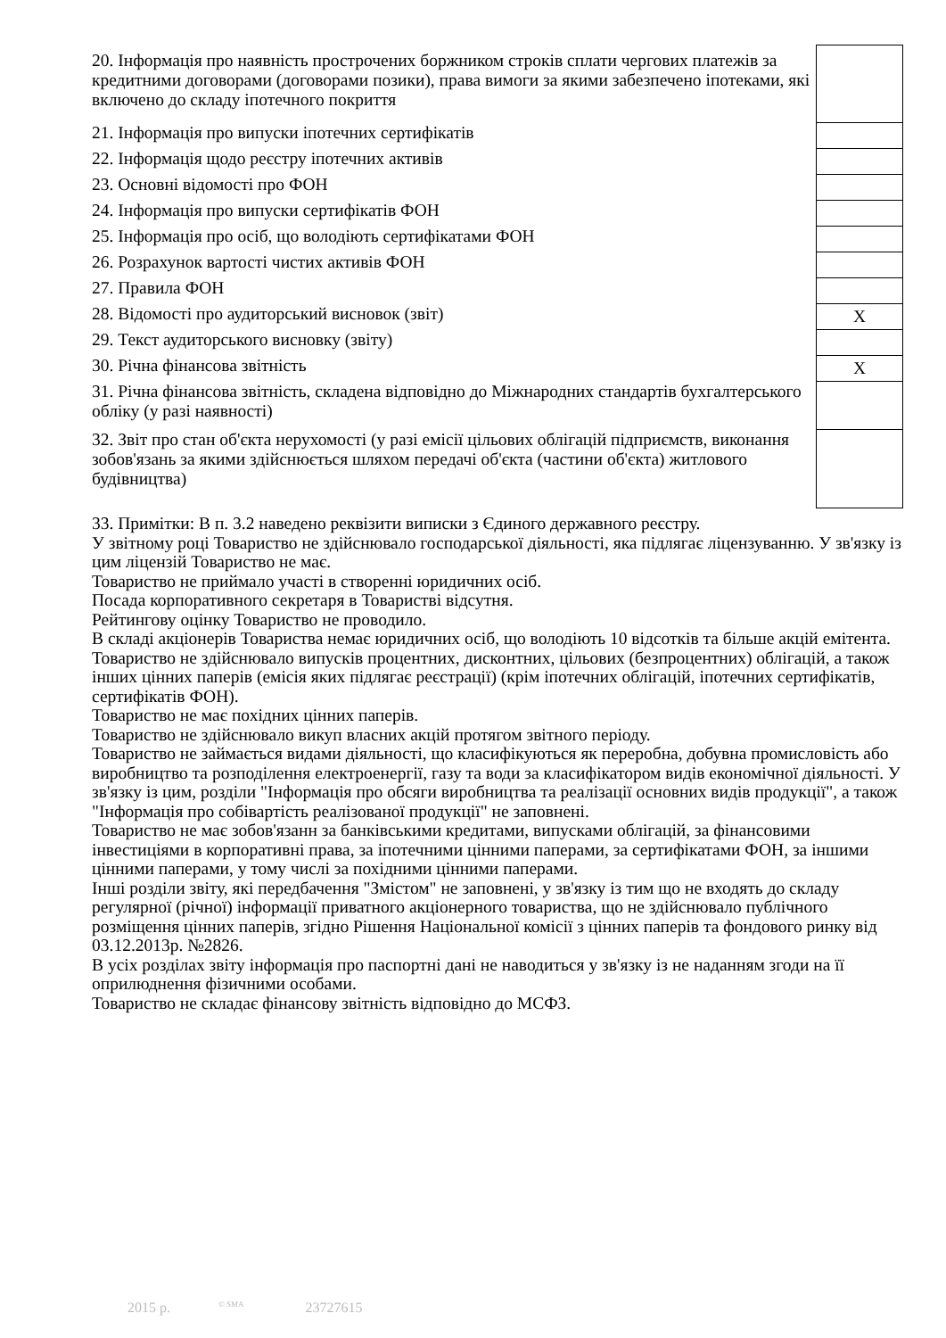| 20. Інформація про наявність прострочених боржником строків сплати чергових платежів за кредитними договорами (договорами позики), права вимоги за якими забезпечено іпотеками, які включено до складу іпотечного покриття | |
| 21. Інформація про випуски іпотечних сертифікатів | |
| 22. Інформація щодо реєстру іпотечних активів | |
| 23. Основні відомості про ФОН | |
| 24. Інформація про випуски сертифікатів ФОН | |
| 25. Інформація про осіб, що володіють сертифікатами ФОН | |
| 26. Розрахунок вартості чистих активів ФОН | |
| 27. Правила ФОН | |
| 28. Відомості про аудиторський висновок (звіт) | X |
| 29. Текст аудиторського висновку (звіту) | |
| 30. Річна фінансова звітність | X |
| 31. Річна фінансова звітність, складена відповідно до Міжнародних стандартів бухгалтерського обліку (у разі наявності) | |
| 32. Звіт про стан об'єкта нерухомості (у разі емісії цільових облігацій підприємств, виконання зобов'язань за якими здійснюється шляхом передачі об'єкта (частини об'єкта) житлового будівництва) | |
33. Примітки: В п. 3.2 наведено реквізити виписки з Єдиного державного реєстру.
У звітному році Товариство не здійснювало господарської діяльності, яка підлягає ліцензуванню. У зв'язку із цим ліцензій Товариство не має.
Товариство не приймало участі в створенні юридичних осіб.
Посада корпоративного секретаря в Товаристві відсутня.
Рейтингову оцінку Товариство не проводило.
В складі акціонерів Товариства немає юридичних осіб, що володіють 10 відсотків та більше акцій емітента.
Товариство не здійснювало випусків процентних, дисконтних, цільових (безпроцентних) облігацій, а також інших цінних паперів (емісія яких підлягає реєстрації) (крім іпотечних облігацій, іпотечних сертифікатів, сертифікатів ФОН).
Товариство не має похідних цінних паперів.
Товариство не здійснювало викуп власних акцій протягом звітного періоду.
Товариство не займається видами діяльності, що класифікуються як переробна, добувна промисловість або виробництво та розподілення електроенергії, газу та води за класифікатором видів економічної діяльності. У зв'язку із цим, розділи "Інформація про обсяги виробництва та реалізації основних видів продукції", а також "Інформація про собівартість реалізованої продукції" не заповнені.
Товариство не має зобов'язанн за банківськими кредитами, випусками облігацій, за фінансовими інвестиціями в корпоративні права, за іпотечними цінними паперами, за сертифікатами ФОН, за іншими цінними паперами, у тому числі за похідними цінними паперами.
Інші розділи звіту, які передбачення "Змістом" не заповнені, у зв'язку із тим що не входять до складу регулярної (річної) інформації приватного акціонерного товариства, що не здійснювало публічного розміщення цінних паперів, згідно Рішення Національної комісії з цінних паперів та фондового ринку від 03.12.2013р. №2826.
В усіх розділах звіту інформація про паспортні дані не наводиться у зв'язку із не наданням згоди на її оприлюднення фізичними особами.
Товариство не складає фінансову звітність відповідно до МСФЗ.
2015 р. <sup>© SMA</sup> 23727615